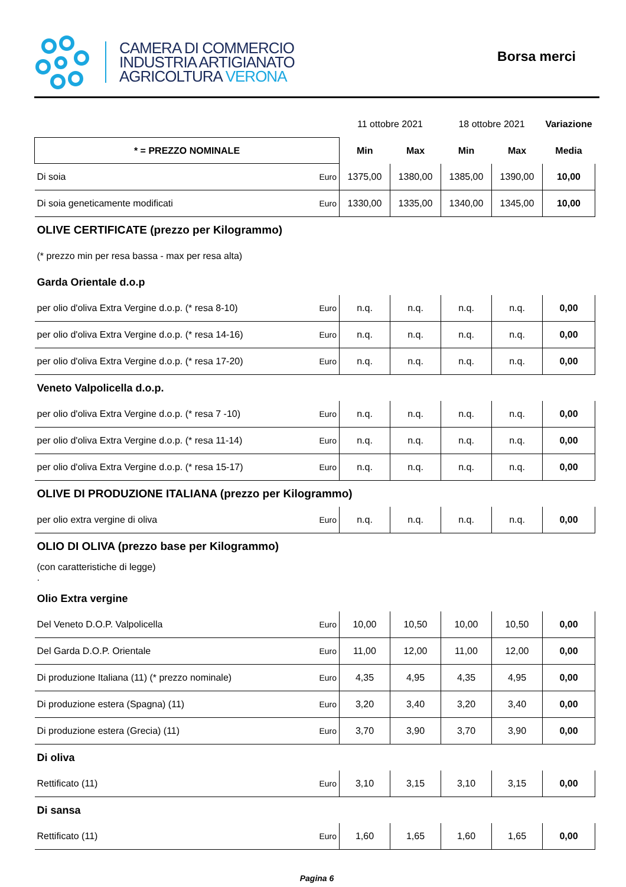CAMERA DI COMMERCIO
INDUSTRIA ARTIGIANATO
AGRICOLTURA VERONA
Borsa merci
| | | 11 ottobre 2021 | | 18 ottobre 2021 | | Variazione |
| * = PREZZO NOMINALE | | Min | Max | Min | Max | Media |
| Di soia | Euro | 1375,00 | 1380,00 | 1385,00 | 1390,00 | 10,00 |
| Di soia geneticamente modificati | Euro | 1330,00 | 1335,00 | 1340,00 | 1345,00 | 10,00 |
| OLIVE CERTIFICATE (prezzo per Kilogrammo) | | | | | | |
| (* prezzo min per resa bassa - max per resa alta) | | | | | | |
| Garda Orientale d.o.p | | | | | | |
| per olio d'oliva Extra Vergine d.o.p. (* resa 8-10) | Euro | n.q. | n.q. | n.q. | n.q. | 0,00 |
| per olio d'oliva Extra Vergine d.o.p. (* resa 14-16) | Euro | n.q. | n.q. | n.q. | n.q. | 0,00 |
| per olio d'oliva Extra Vergine d.o.p. (* resa 17-20) | Euro | n.q. | n.q. | n.q. | n.q. | 0,00 |
| Veneto Valpolicella d.o.p. | | | | | | |
| per olio d'oliva Extra Vergine d.o.p. (* resa 7 -10) | Euro | n.q. | n.q. | n.q. | n.q. | 0,00 |
| per olio d'oliva Extra Vergine d.o.p. (* resa 11-14) | Euro | n.q. | n.q. | n.q. | n.q. | 0,00 |
| per olio d'oliva Extra Vergine d.o.p. (* resa 15-17) | Euro | n.q. | n.q. | n.q. | n.q. | 0,00 |
| OLIVE DI PRODUZIONE ITALIANA (prezzo per Kilogrammo) | | | | | | |
| per olio extra vergine di oliva | Euro | n.q. | n.q. | n.q. | n.q. | 0,00 |
| OLIO DI OLIVA (prezzo base per Kilogrammo) | | | | | | |
| (con caratteristiche di legge) . | | | | | | |
| Olio Extra vergine | | | | | | |
| Del Veneto D.O.P. Valpolicella | Euro | 10,00 | 10,50 | 10,00 | 10,50 | 0,00 |
| Del Garda D.O.P. Orientale | Euro | 11,00 | 12,00 | 11,00 | 12,00 | 0,00 |
| Di produzione Italiana (11) (* prezzo nominale) | Euro | 4,35 | 4,95 | 4,35 | 4,95 | 0,00 |
| Di produzione estera (Spagna) (11) | Euro | 3,20 | 3,40 | 3,20 | 3,40 | 0,00 |
| Di produzione estera (Grecia) (11) | Euro | 3,70 | 3,90 | 3,70 | 3,90 | 0,00 |
| Di oliva | | | | | | |
| Rettificato (11) | Euro | 3,10 | 3,15 | 3,10 | 3,15 | 0,00 |
| Di sansa | | | | | | |
| Rettificato (11) | Euro | 1,60 | 1,65 | 1,60 | 1,65 | 0,00 |
Pagina 6